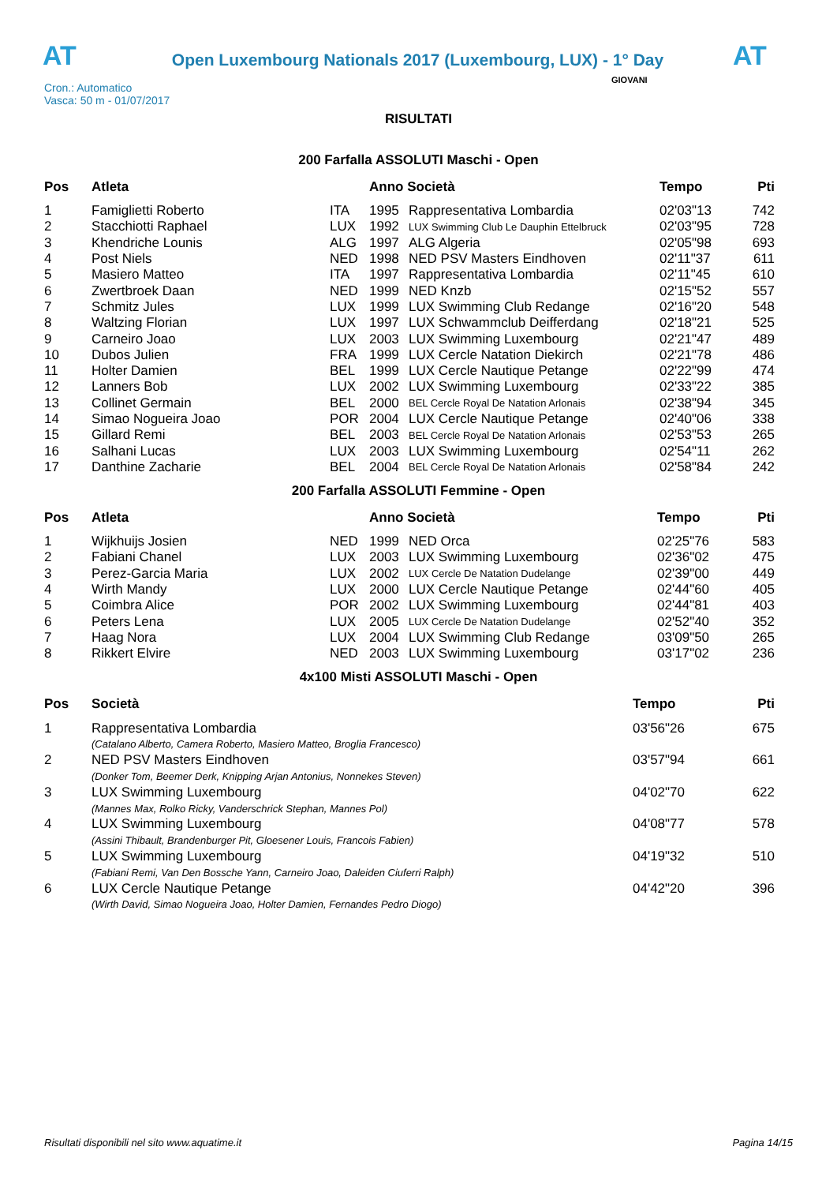AT
Open Luxembourg Nationals 2017 (Luxembourg, LUX) - 1° Day
AT
Cron.: Automatico
Vasca: 50 m - 01/07/2017
GIOVANI
RISULTATI
200 Farfalla ASSOLUTI Maschi - Open
| Pos | Atleta | | Anno Società | | Tempo | Pti |
| --- | --- | --- | --- | --- | --- | --- |
| 1 | Famiglietti Roberto | ITA | 1995 | Rappresentativa Lombardia | 02'03"13 | 742 |
| 2 | Stacchiotti Raphael | LUX | 1992 | LUX Swimming Club Le Dauphin Ettelbruck | 02'03"95 | 728 |
| 3 | Khendriche Lounis | ALG | 1997 | ALG Algeria | 02'05"98 | 693 |
| 4 | Post Niels | NED | 1998 | NED PSV Masters Eindhoven | 02'11"37 | 611 |
| 5 | Masiero Matteo | ITA | 1997 | Rappresentativa Lombardia | 02'11"45 | 610 |
| 6 | Zwertbroek Daan | NED | 1999 | NED Knzb | 02'15"52 | 557 |
| 7 | Schmitz Jules | LUX | 1999 | LUX Swimming Club Redange | 02'16"20 | 548 |
| 8 | Waltzing Florian | LUX | 1997 | LUX Schwammclub Deifferdang | 02'18"21 | 525 |
| 9 | Carneiro Joao | LUX | 2003 | LUX Swimming Luxembourg | 02'21"47 | 489 |
| 10 | Dubos Julien | FRA | 1999 | LUX Cercle Natation Diekirch | 02'21"78 | 486 |
| 11 | Holter Damien | BEL | 1999 | LUX Cercle Nautique Petange | 02'22"99 | 474 |
| 12 | Lanners Bob | LUX | 2002 | LUX Swimming Luxembourg | 02'33"22 | 385 |
| 13 | Collinet Germain | BEL | 2000 | BEL Cercle Royal De Natation Arlonais | 02'38"94 | 345 |
| 14 | Simao Nogueira Joao | POR | 2004 | LUX Cercle Nautique Petange | 02'40"06 | 338 |
| 15 | Gillard Remi | BEL | 2003 | BEL Cercle Royal De Natation Arlonais | 02'53"53 | 265 |
| 16 | Salhani Lucas | LUX | 2003 | LUX Swimming Luxembourg | 02'54"11 | 262 |
| 17 | Danthine Zacharie | BEL | 2004 | BEL Cercle Royal De Natation Arlonais | 02'58"84 | 242 |
200 Farfalla ASSOLUTI Femmine - Open
| Pos | Atleta | | Anno Società | | Tempo | Pti |
| --- | --- | --- | --- | --- | --- | --- |
| 1 | Wijkhuijs Josien | NED | 1999 | NED Orca | 02'25"76 | 583 |
| 2 | Fabiani Chanel | LUX | 2003 | LUX Swimming Luxembourg | 02'36"02 | 475 |
| 3 | Perez-Garcia Maria | LUX | 2002 | LUX Cercle De Natation Dudelange | 02'39"00 | 449 |
| 4 | Wirth Mandy | LUX | 2000 | LUX Cercle Nautique Petange | 02'44"60 | 405 |
| 5 | Coimbra Alice | POR | 2002 | LUX Swimming Luxembourg | 02'44"81 | 403 |
| 6 | Peters Lena | LUX | 2005 | LUX Cercle De Natation Dudelange | 02'52"40 | 352 |
| 7 | Haag Nora | LUX | 2004 | LUX Swimming Club Redange | 03'09"50 | 265 |
| 8 | Rikkert Elvire | NED | 2003 | LUX Swimming Luxembourg | 03'17"02 | 236 |
4x100 Misti ASSOLUTI Maschi - Open
| Pos | Società | Tempo | Pti |
| --- | --- | --- | --- |
| 1 | Rappresentativa Lombardia | 03'56"26 | 675 |
| | (Catalano Alberto, Camera Roberto, Masiero Matteo, Broglia Francesco) | | |
| 2 | NED PSV Masters Eindhoven | 03'57"94 | 661 |
| | (Donker Tom, Beemer Derk, Knipping Arjan Antonius, Nonnekes Steven) | | |
| 3 | LUX Swimming Luxembourg | 04'02"70 | 622 |
| | (Mannes Max, Rolko Ricky, Vanderschrick Stephan, Mannes Pol) | | |
| 4 | LUX Swimming Luxembourg | 04'08"77 | 578 |
| | (Assini Thibault, Brandenburger Pit, Gloesener Louis, Francois Fabien) | | |
| 5 | LUX Swimming Luxembourg | 04'19"32 | 510 |
| | (Fabiani Remi, Van Den Bossche Yann, Carneiro Joao, Daleiden Ciuferri Ralph) | | |
| 6 | LUX Cercle Nautique Petange | 04'42"20 | 396 |
| | (Wirth David, Simao Nogueira Joao, Holter Damien, Fernandes Pedro Diogo) | | |
Risultati disponibili nel sito www.aquatime.it Pagina 14/15